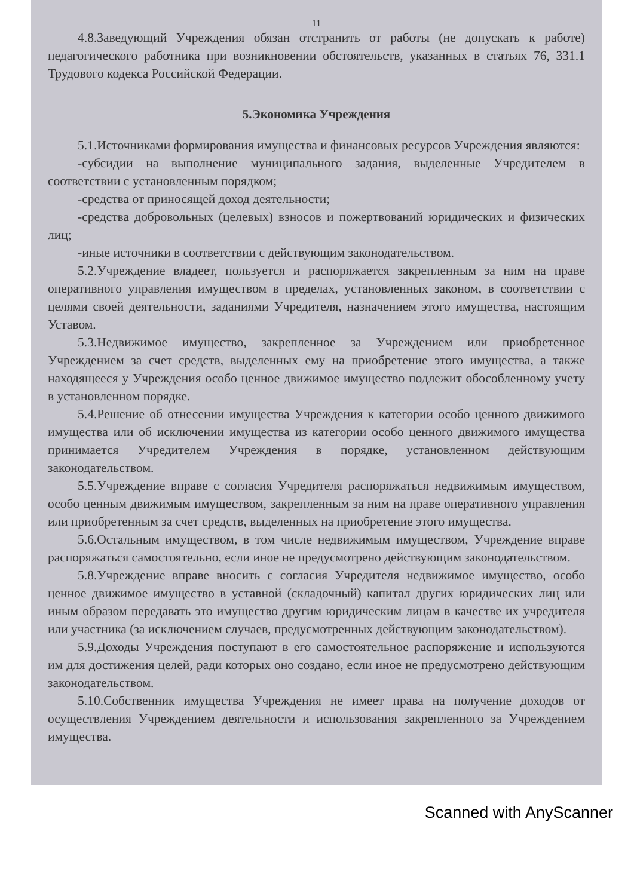11
4.8.Заведующий Учреждения обязан отстранить от работы (не допускать к работе) педагогического работника при возникновении обстоятельств, указанных в статьях 76, 331.1 Трудового кодекса Российской Федерации.
5.Экономика Учреждения
5.1.Источниками формирования имущества и финансовых ресурсов Учреждения являются:
-субсидии на выполнение муниципального задания, выделенные Учредителем в соответствии с установленным порядком;
-средства от приносящей доход деятельности;
-средства добровольных (целевых) взносов и пожертвований юридических и физических лиц;
-иные источники в соответствии с действующим законодательством.
5.2.Учреждение владеет, пользуется и распоряжается закрепленным за ним на праве оперативного управления имуществом в пределах, установленных законом, в соответствии с целями своей деятельности, заданиями Учредителя, назначением этого имущества, настоящим Уставом.
5.3.Недвижимое имущество, закрепленное за Учреждением или приобретенное Учреждением за счет средств, выделенных ему на приобретение этого имущества, а также находящееся у Учреждения особо ценное движимое имущество подлежит обособленному учету в установленном порядке.
5.4.Решение об отнесении имущества Учреждения к категории особо ценного движимого имущества или об исключении имущества из категории особо ценного движимого имущества принимается Учредителем Учреждения в порядке, установленном действующим законодательством.
5.5.Учреждение вправе с согласия Учредителя распоряжаться недвижимым имуществом, особо ценным движимым имуществом, закрепленным за ним на праве оперативного управления или приобретенным за счет средств, выделенных на приобретение этого имущества.
5.6.Остальным имуществом, в том числе недвижимым имуществом, Учреждение вправе распоряжаться самостоятельно, если иное не предусмотрено действующим законодательством.
5.8.Учреждение вправе вносить с согласия Учредителя недвижимое имущество, особо ценное движимое имущество в уставной (складочный) капитал других юридических лиц или иным образом передавать это имущество другим юридическим лицам в качестве их учредителя или участника (за исключением случаев, предусмотренных действующим законодательством).
5.9.Доходы Учреждения поступают в его самостоятельное распоряжение и используются им для достижения целей, ради которых оно создано, если иное не предусмотрено действующим законодательством.
5.10.Собственник имущества Учреждения не имеет права на получение доходов от осуществления Учреждением деятельности и использования закрепленного за Учреждением имущества.
Scanned with AnyScanner